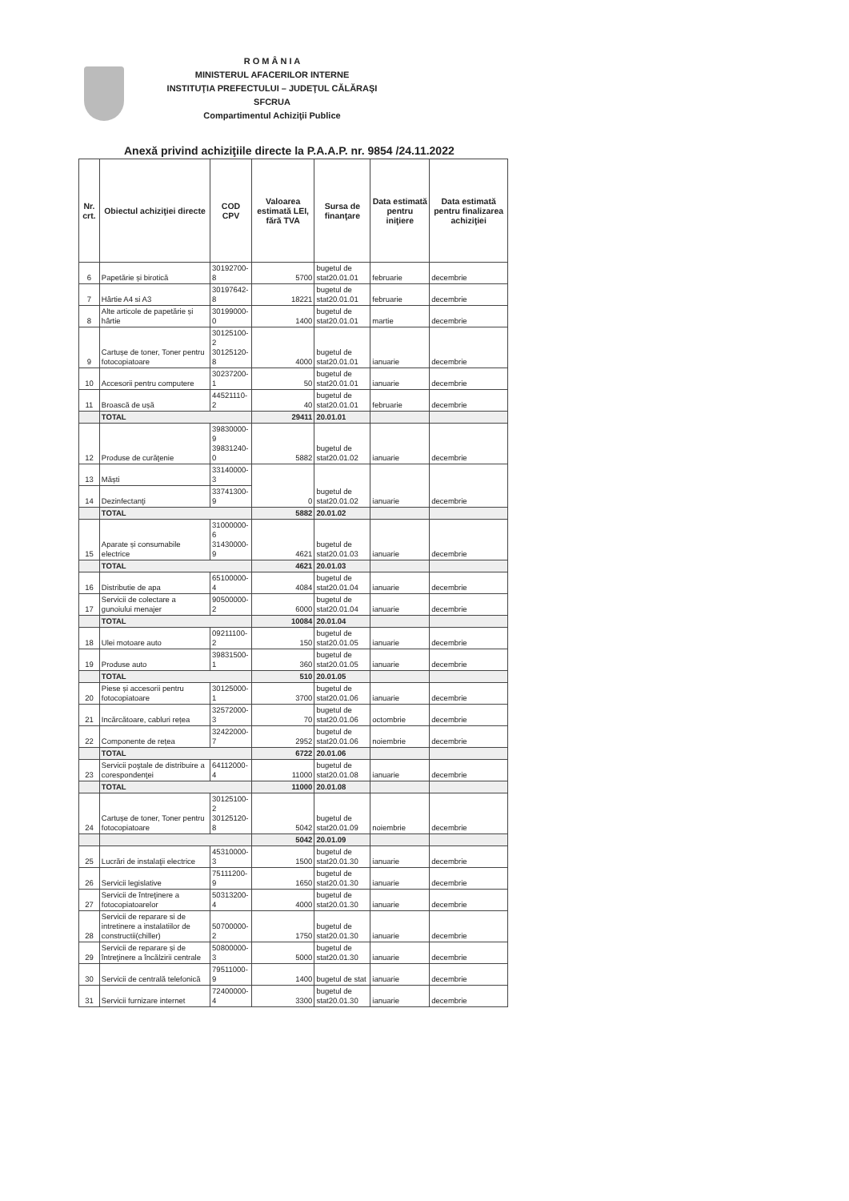R O M Â N I A
MINISTERUL AFACERILOR INTERNE
INSTITUŢIA PREFECTULUI – JUDEŢUL CĂLĂRAŞI
SFCRUA
Compartimentul Achiziţii Publice
Anexă privind achiziţiile directe la P.A.A.P. nr. 9854 /24.11.2022
| Nr. crt. | Obiectul achiziţiei directe | COD CPV | Valoarea estimată LEI, fără TVA | Sursa de finanţare | Data estimată pentru iniţiere | Data estimată pentru finalizarea achiziţiei |
| --- | --- | --- | --- | --- | --- | --- |
| 6 | Papetărie și birotică | 30192700-8 | 5700 | bugetul de stat20.01.01 | februarie | decembrie |
| 7 | Hârtie A4 si A3 | 30197642-8 | 18221 | bugetul de stat20.01.01 | februarie | decembrie |
| 8 | Alte articole de papetărie și hârtie | 30199000-0 | 1400 | bugetul de stat20.01.01 | martie | decembrie |
| 9 | Cartușe de toner, Toner pentru fotocopiatoare | 30125100-2 30125120-8 | 4000 | bugetul de stat20.01.01 | ianuarie | decembrie |
| 10 | Accesorii pentru computere | 30237200-1 | 50 | bugetul de stat20.01.01 | ianuarie | decembrie |
| 11 | Broască de ușă | 44521110-2 | 40 | bugetul de stat20.01.01 | februarie | decembrie |
| | TOTAL | | 29411 | 20.01.01 | | |
| 12 | Produse de curăţenie | 39830000-9 39831240-0 | 5882 | bugetul de stat20.01.02 | ianuarie | decembrie |
| 13 | Măști | 33140000-3 | 0 | bugetul de stat20.01.02 | ianuarie | decembrie |
| 14 | Dezinfectanţi | 33741300-9 | | | | |
| | TOTAL | | 5882 | 20.01.02 | | |
| 15 | Aparate și consumabile electrice | 31000000-6 31430000-9 | 4621 | bugetul de stat20.01.03 | ianuarie | decembrie |
| | TOTAL | | 4621 | 20.01.03 | | |
| 16 | Distributie de apa | 65100000-4 | 4084 | bugetul de stat20.01.04 | ianuarie | decembrie |
| 17 | Servicii de colectare a gunoiului menajer | 90500000-2 | 6000 | bugetul de stat20.01.04 | ianuarie | decembrie |
| | TOTAL | | 10084 | 20.01.04 | | |
| 18 | Ulei motoare auto | 09211100-2 | 150 | bugetul de stat20.01.05 | ianuarie | decembrie |
| 19 | Produse auto | 39831500-1 | 360 | bugetul de stat20.01.05 | ianuarie | decembrie |
| | TOTAL | | 510 | 20.01.05 | | |
| 20 | Piese și accesorii pentru fotocopiatoare | 30125000-1 | 3700 | bugetul de stat20.01.06 | ianuarie | decembrie |
| 21 | Incărcătoare, cabluri rețea | 32572000-3 | 70 | bugetul de stat20.01.06 | octombrie | decembrie |
| 22 | Componente de rețea | 32422000-7 | 2952 | bugetul de stat20.01.06 | noiembrie | decembrie |
| | TOTAL | | 6722 | 20.01.06 | | |
| 23 | Servicii poştale de distribuire a corespondenţei | 64112000-4 | 11000 | bugetul de stat20.01.08 | ianuarie | decembrie |
| | TOTAL | | 11000 | 20.01.08 | | |
| 24 | Cartușe de toner, Toner pentru fotocopiatoare | 30125100-2 30125120-8 | 5042 | bugetul de stat20.01.09 | noiembrie | decembrie |
| | | | 5042 | 20.01.09 | | |
| 25 | Lucrări de instalaţii electrice | 45310000-3 | 1500 | bugetul de stat20.01.30 | ianuarie | decembrie |
| 26 | Servicii legislative | 75111200-9 | 1650 | bugetul de stat20.01.30 | ianuarie | decembrie |
| 27 | Servicii de întreţinere a fotocopiatoarelor | 50313200-4 | 4000 | bugetul de stat20.01.30 | ianuarie | decembrie |
| 28 | Servicii de reparare si de intretinere a instalatiilor de constructii(chiller) | 50700000-2 | 1750 | bugetul de stat20.01.30 | ianuarie | decembrie |
| 29 | Servicii de reparare și de întreţinere a încălzirii centrale | 50800000-3 | 5000 | bugetul de stat20.01.30 | ianuarie | decembrie |
| 30 | Servicii de centrală telefonică | 79511000-9 | 1400 | bugetul de stat | ianuarie | decembrie |
| 31 | Servicii furnizare internet | 72400000-4 | 3300 | bugetul de stat20.01.30 | ianuarie | decembrie |